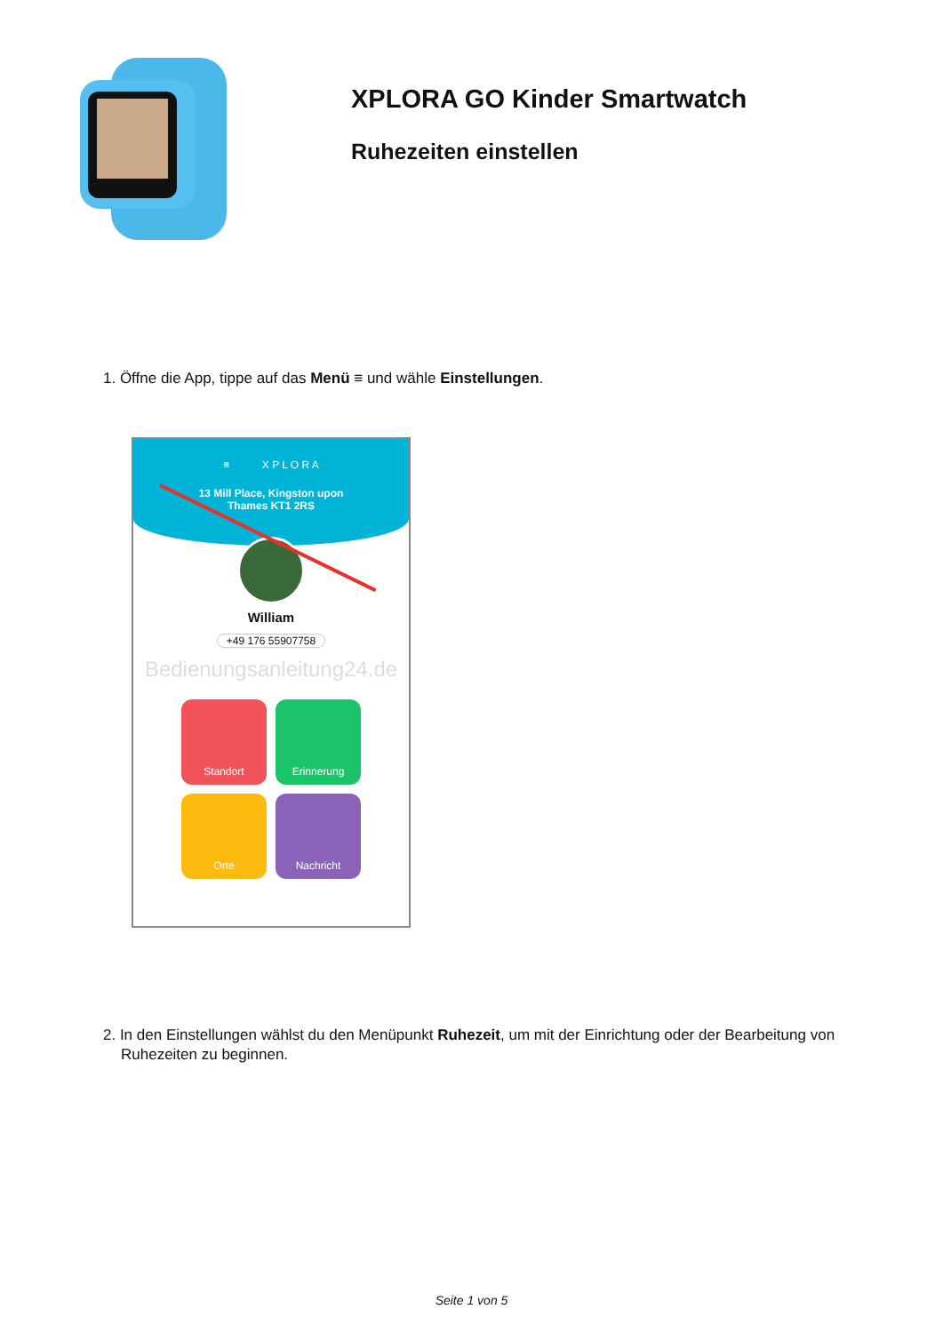XPLORA GO Kinder Smartwatch
Ruhezeiten einstellen
1. Öffne die App, tippe auf das Menü ≡ und wähle Einstellungen.
≡ X P L O R A
13 Mill Place, Kingston upon
Thames KT1 2RS
William
+49 176 55907758
Bedienungsanleitung24.de
Standort
Erinnerung
Orte
Nachricht
2. In den Einstellungen wählst du den Menüpunkt Ruhezeit, um mit der Einrichtung oder der Bearbeitung von Ruhezeiten zu beginnen.
Seite 1 von 5